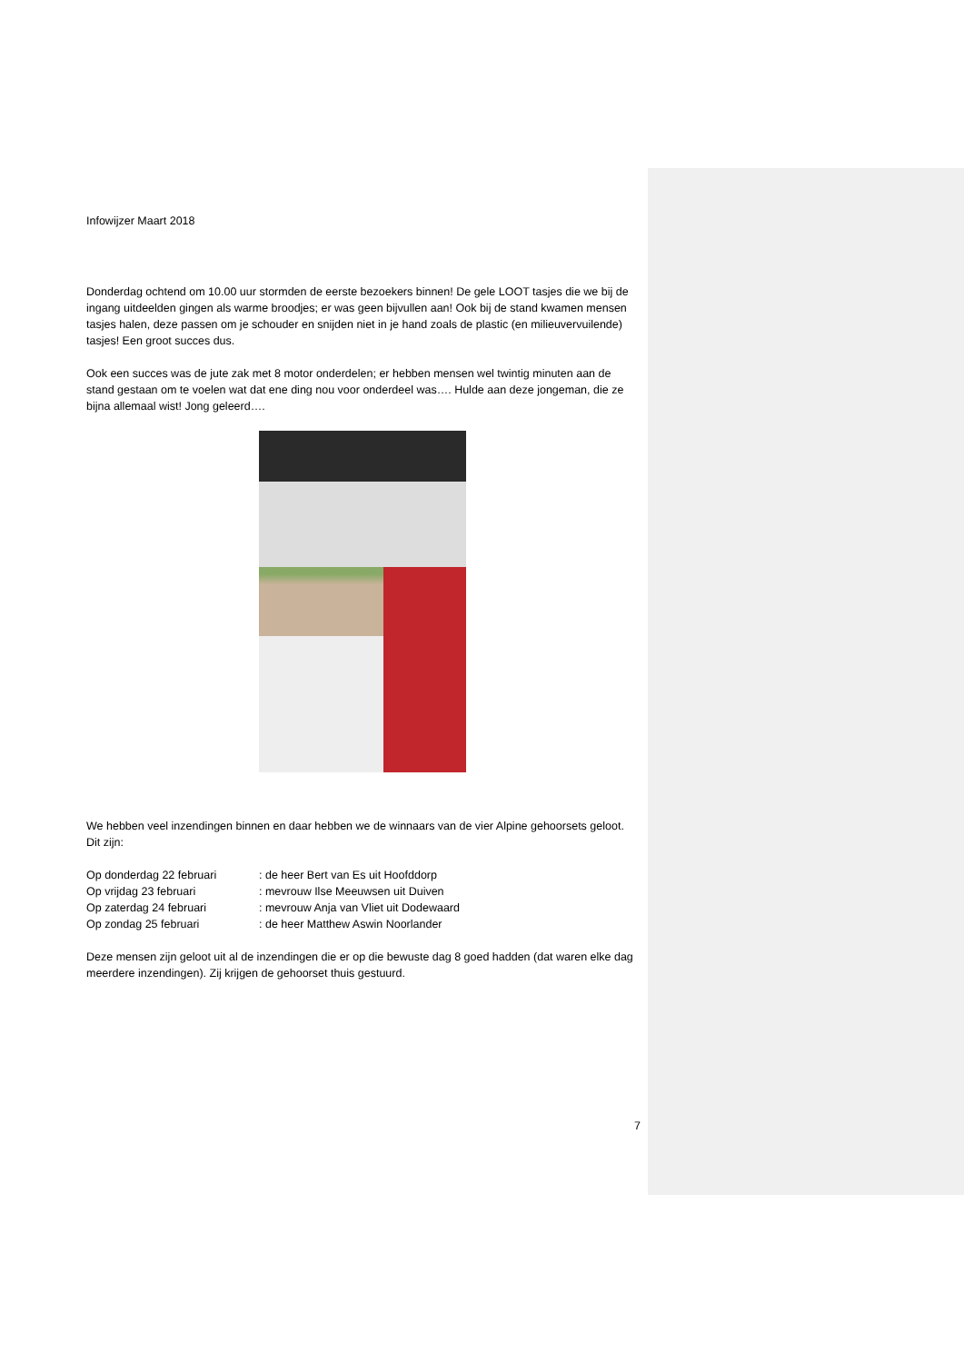Infowijzer Maart 2018
Donderdag ochtend om 10.00 uur stormden de eerste bezoekers binnen! De gele LOOT tasjes die we bij de ingang uitdeelden gingen als warme broodjes; er was geen bijvullen aan! Ook bij de stand kwamen mensen tasjes halen, deze passen om je schouder en snijden niet in je hand zoals de plastic (en milieuvervuilende) tasjes! Een groot succes dus.
Ook een succes was de jute zak met 8 motor onderdelen; er hebben mensen wel twintig minuten aan de stand gestaan om te voelen wat dat ene ding nou voor onderdeel was…. Hulde aan deze jongeman, die ze bijna allemaal wist! Jong geleerd….
We hebben veel inzendingen binnen en daar hebben we de winnaars van de vier Alpine gehoorsets geloot. Dit zijn:
Op donderdag 22 februari : de heer Bert van Es uit Hoofddorp
Op vrijdag 23 februari : mevrouw Ilse Meeuwsen uit Duiven
Op zaterdag 24 februari : mevrouw Anja van Vliet uit Dodewaard
Op zondag 25 februari : de heer Matthew Aswin Noorlander
Deze mensen zijn geloot uit al de inzendingen die er op die bewuste dag 8 goed hadden (dat waren elke dag meerdere inzendingen). Zij krijgen de gehoorset thuis gestuurd.
7